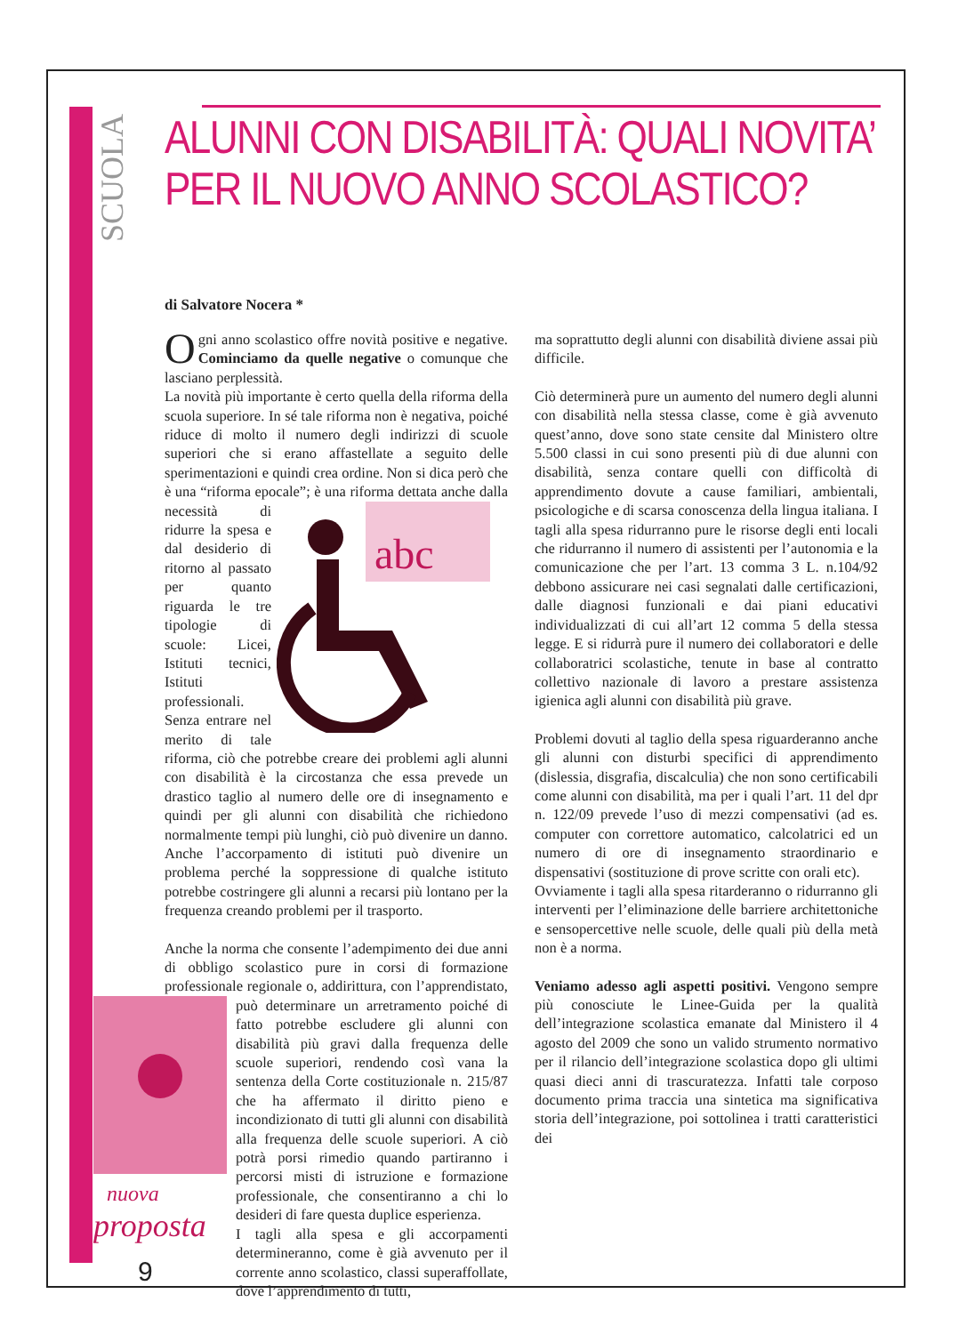SCUOLA
ALUNNI CON DISABILITÀ: QUALI NOVITA’
PER IL NUOVO ANNO SCOLASTICO?
di Salvatore Nocera *
Ogni anno scolastico offre novità positive e negative. Cominciamo da quelle negative o comunque che lasciano perplessità.
La novità più importante è certo quella della riforma della scuola superiore. In sé tale riforma non è negativa, poiché riduce di molto il numero degli indirizzi di scuole superiori che si erano affastellate a seguito delle sperimentazioni e quindi crea ordine. Non si dica però che è una “riforma epocale”; è una
abc
riforma dettata anche dalla necessità di ridurre la spesa e dal desiderio di ritorno al passato per quanto riguarda le tre tipologie di scuole: Licei, Istituti tecnici, Istituti professionali. Senza entrare nel merito di tale riforma, ciò che potrebbe creare dei problemi agli alunni con disabilità è la circostanza che essa prevede un drastico taglio al numero delle ore di insegnamento e quindi per gli alunni con disabilità che richiedono normalmente tempi più lunghi, ciò può divenire un danno. Anche l’accorpamento di istituti può divenire un problema perché la soppressione di qualche istituto potrebbe costringere gli alunni a recarsi più lontano per la frequenza creando problemi per il trasporto.
Anche la norma che consente l’adempimento dei due anni di obbligo scolastico pure in corsi di formazione professionale regionale o, addirittura, con l’apprendistato, può determinare un arretramento poiché di
nuova
proposta
9
fatto potrebbe escludere gli alunni con disabilità più gravi dalla frequenza delle scuole superiori, rendendo così vana la sentenza della Corte costituzionale n. 215/87 che ha affermato il diritto pieno e incondizionato di tutti gli alunni con disabilità alla frequenza delle scuole superiori. A ciò potrà porsi rimedio quando partiranno i percorsi misti di istruzione e formazione professionale, che consentiranno a chi lo desideri di fare questa duplice esperienza.
I tagli alla spesa e gli accorpamenti determineranno, come è già avvenuto per il corrente anno scolastico, classi superaffollate, dove l’apprendimento di tutti,
ma soprattutto degli alunni con disabilità diviene assai più difficile.
Ciò determinerà pure un aumento del numero degli alunni con disabilità nella stessa classe, come è già avvenuto quest’anno, dove sono state censite dal Ministero oltre 5.500 classi in cui sono presenti più di due alunni con disabilità, senza contare quelli con difficoltà di apprendimento dovute a cause familiari, ambientali, psicologiche e di scarsa conoscenza della lingua italiana. I tagli alla spesa ridurranno pure le risorse degli enti locali che ridurranno il numero di assistenti per l’autonomia e la comunicazione che per l’art. 13 comma 3 L. n.104/92 debbono assicurare nei casi segnalati dalle certificazioni, dalle diagnosi funzionali e dai piani educativi individualizzati di cui all’art 12 comma 5 della stessa legge. E si ridurrà pure il numero dei collaboratori e delle collaboratrici scolastiche, tenute in base al contratto collettivo nazionale di lavoro a prestare assistenza igienica agli alunni con disabilità più grave.
Problemi dovuti al taglio della spesa riguarderanno anche gli alunni con disturbi specifici di apprendimento (dislessia, disgrafia, discalculia) che non sono certificabili come alunni con disabilità, ma per i quali l’art. 11 del dpr n. 122/09 prevede l’uso di mezzi compensativi (ad es. computer con correttore automatico, calcolatrici ed un numero di ore di insegnamento straordinario e dispensativi (sostituzione di prove scritte con orali etc).
Ovviamente i tagli alla spesa ritarderanno o ridurranno gli interventi per l’eliminazione delle barriere architettoniche e sensopercettive nelle scuole, delle quali più della metà non è a norma.
Veniamo adesso agli aspetti positivi. Vengono sempre più conosciute le Linee-Guida per la qualità dell’integrazione scolastica emanate dal Ministero il 4 agosto del 2009 che sono un valido strumento normativo per il rilancio dell’integrazione scolastica dopo gli ultimi quasi dieci anni di trascuratezza. Infatti tale corposo documento prima traccia una sintetica ma significativa storia dell’integrazione, poi sottolinea i tratti caratteristici dei